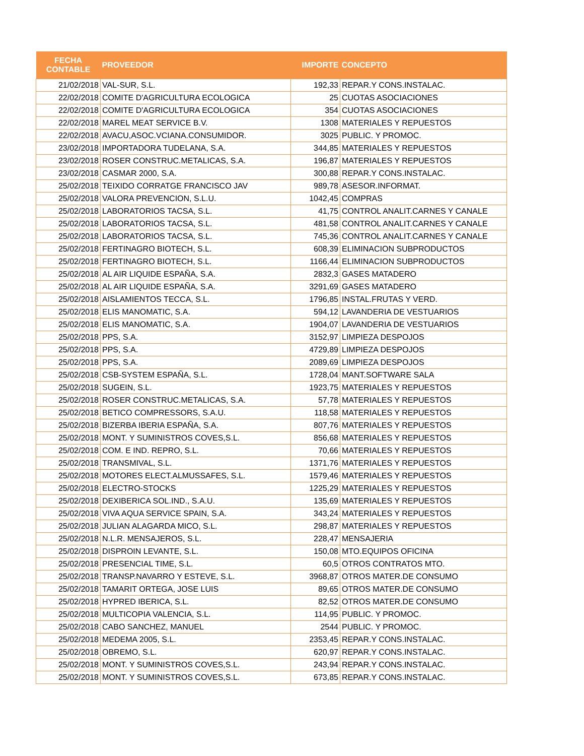| FECHA CONTABLE | PROVEEDOR | IMPORTE | CONCEPTO |
| --- | --- | --- | --- |
| 21/02/2018 | VAL-SUR, S.L. | 192,33 | REPAR.Y CONS.INSTALAC. |
| 22/02/2018 | COMITE D'AGRICULTURA ECOLOGICA | 25 | CUOTAS ASOCIACIONES |
| 22/02/2018 | COMITE D'AGRICULTURA ECOLOGICA | 354 | CUOTAS ASOCIACIONES |
| 22/02/2018 | MAREL MEAT SERVICE B.V. | 1308 | MATERIALES Y REPUESTOS |
| 22/02/2018 | AVACU,ASOC.VCIANA.CONSUMIDOR. | 3025 | PUBLIC. Y PROMOC. |
| 23/02/2018 | IMPORTADORA TUDELANA, S.A. | 344,85 | MATERIALES Y REPUESTOS |
| 23/02/2018 | ROSER CONSTRUC.METALICAS, S.A. | 196,87 | MATERIALES Y REPUESTOS |
| 23/02/2018 | CASMAR 2000, S.A. | 300,88 | REPAR.Y CONS.INSTALAC. |
| 25/02/2018 | TEIXIDO CORRATGE FRANCISCO JAV | 989,78 | ASESOR.INFORMAT. |
| 25/02/2018 | VALORA PREVENCION, S.L.U. | 1042,45 | COMPRAS |
| 25/02/2018 | LABORATORIOS TACSA, S.L. | 41,75 | CONTROL ANALIT.CARNES Y CANALE |
| 25/02/2018 | LABORATORIOS TACSA, S.L. | 481,58 | CONTROL ANALIT.CARNES Y CANALE |
| 25/02/2018 | LABORATORIOS TACSA, S.L. | 745,36 | CONTROL ANALIT.CARNES Y CANALE |
| 25/02/2018 | FERTINAGRO BIOTECH, S.L. | 608,39 | ELIMINACION SUBPRODUCTOS |
| 25/02/2018 | FERTINAGRO BIOTECH, S.L. | 1166,44 | ELIMINACION SUBPRODUCTOS |
| 25/02/2018 | AL AIR LIQUIDE ESPAÑA, S.A. | 2832,3 | GASES MATADERO |
| 25/02/2018 | AL AIR LIQUIDE ESPAÑA, S.A. | 3291,69 | GASES MATADERO |
| 25/02/2018 | AISLAMIENTOS TECCA, S.L. | 1796,85 | INSTAL.FRUTAS Y VERD. |
| 25/02/2018 | ELIS MANOMATIC, S.A. | 594,12 | LAVANDERIA DE VESTUARIOS |
| 25/02/2018 | ELIS MANOMATIC, S.A. | 1904,07 | LAVANDERIA DE VESTUARIOS |
| 25/02/2018 | PPS, S.A. | 3152,97 | LIMPIEZA DESPOJOS |
| 25/02/2018 | PPS, S.A. | 4729,89 | LIMPIEZA DESPOJOS |
| 25/02/2018 | PPS, S.A. | 2089,69 | LIMPIEZA DESPOJOS |
| 25/02/2018 | CSB-SYSTEM ESPAÑA, S.L. | 1728,04 | MANT.SOFTWARE SALA |
| 25/02/2018 | SUGEIN, S.L. | 1923,75 | MATERIALES Y REPUESTOS |
| 25/02/2018 | ROSER CONSTRUC.METALICAS, S.A. | 57,78 | MATERIALES Y REPUESTOS |
| 25/02/2018 | BETICO COMPRESSORS, S.A.U. | 118,58 | MATERIALES Y REPUESTOS |
| 25/02/2018 | BIZERBA IBERIA ESPAÑA, S.A. | 807,76 | MATERIALES Y REPUESTOS |
| 25/02/2018 | MONT. Y SUMINISTROS COVES,S.L. | 856,68 | MATERIALES Y REPUESTOS |
| 25/02/2018 | COM. E IND. REPRO, S.L. | 70,66 | MATERIALES Y REPUESTOS |
| 25/02/2018 | TRANSMIVAL, S.L. | 1371,76 | MATERIALES Y REPUESTOS |
| 25/02/2018 | MOTORES ELECT.ALMUSSAFES, S.L. | 1579,46 | MATERIALES Y REPUESTOS |
| 25/02/2018 | ELECTRO-STOCKS | 1225,29 | MATERIALES Y REPUESTOS |
| 25/02/2018 | DEXIBERICA SOL.IND., S.A.U. | 135,69 | MATERIALES Y REPUESTOS |
| 25/02/2018 | VIVA AQUA SERVICE SPAIN, S.A. | 343,24 | MATERIALES Y REPUESTOS |
| 25/02/2018 | JULIAN ALAGARDA MICO, S.L. | 298,87 | MATERIALES Y REPUESTOS |
| 25/02/2018 | N.L.R. MENSAJEROS, S.L. | 228,47 | MENSAJERIA |
| 25/02/2018 | DISPROIN LEVANTE, S.L. | 150,08 | MTO.EQUIPOS OFICINA |
| 25/02/2018 | PRESENCIAL TIME, S.L. | 60,5 | OTROS CONTRATOS MTO. |
| 25/02/2018 | TRANSP.NAVARRO Y ESTEVE, S.L. | 3968,87 | OTROS MATER.DE CONSUMO |
| 25/02/2018 | TAMARIT ORTEGA, JOSE LUIS | 89,65 | OTROS MATER.DE CONSUMO |
| 25/02/2018 | HYPRED IBERICA, S.L. | 82,52 | OTROS MATER.DE CONSUMO |
| 25/02/2018 | MULTICOPIA VALENCIA, S.L. | 114,95 | PUBLIC. Y PROMOC. |
| 25/02/2018 | CABO SANCHEZ, MANUEL | 2544 | PUBLIC. Y PROMOC. |
| 25/02/2018 | MEDEMA 2005, S.L. | 2353,45 | REPAR.Y CONS.INSTALAC. |
| 25/02/2018 | OBREMO, S.L. | 620,97 | REPAR.Y CONS.INSTALAC. |
| 25/02/2018 | MONT. Y SUMINISTROS COVES,S.L. | 243,94 | REPAR.Y CONS.INSTALAC. |
| 25/02/2018 | MONT. Y SUMINISTROS COVES,S.L. | 673,85 | REPAR.Y CONS.INSTALAC. |